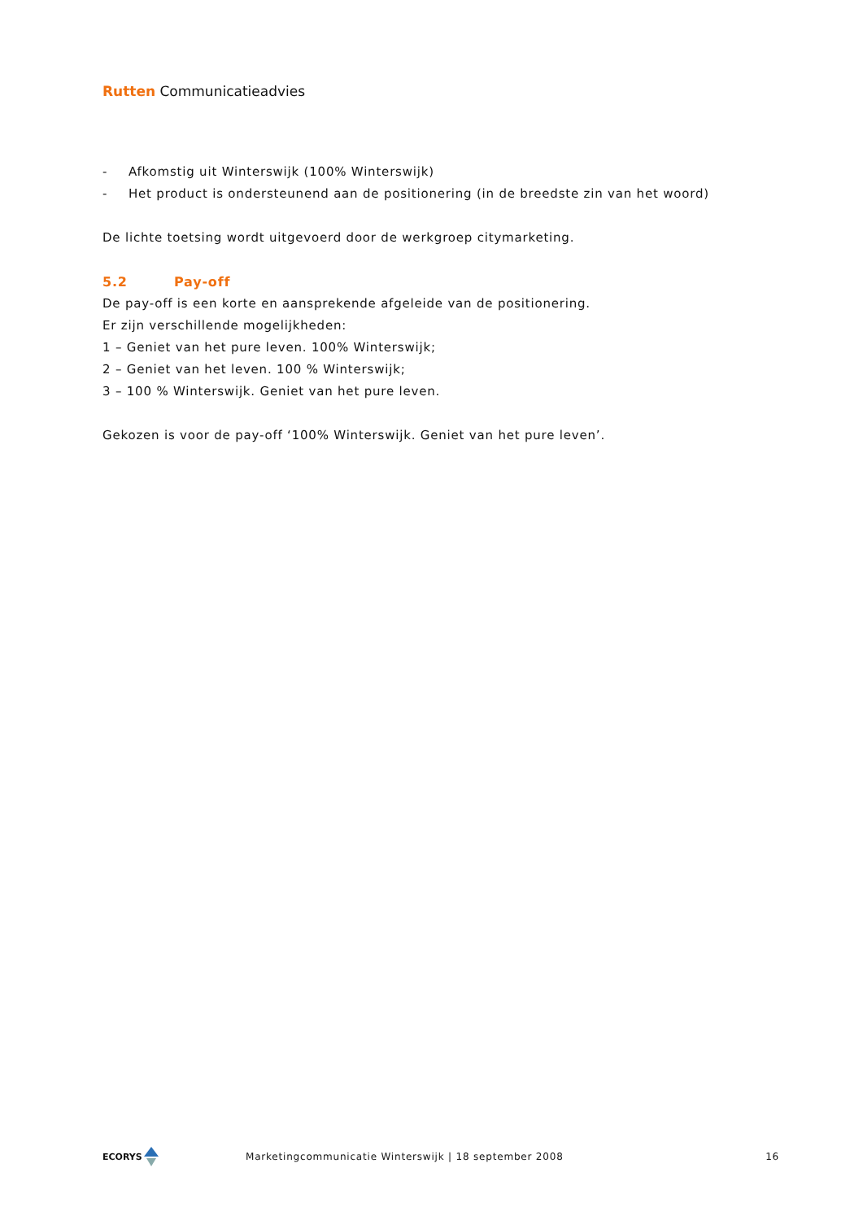Rutten Communicatieadvies
- Afkomstig uit Winterswijk (100% Winterswijk)
- Het product is ondersteunend aan de positionering (in de breedste zin van het woord)
De lichte toetsing wordt uitgevoerd door de werkgroep citymarketing.
5.2 Pay-off
De pay-off is een korte en aansprekende afgeleide van de positionering.
Er zijn verschillende mogelijkheden:
1 – Geniet van het pure leven. 100% Winterswijk;
2 – Geniet van het leven. 100 % Winterswijk;
3 – 100 % Winterswijk. Geniet van het pure leven.
Gekozen is voor de pay-off ‘100% Winterswijk. Geniet van het pure leven’.
ECORYS
Marketingcommunicatie Winterswijk | 18 september 2008
16